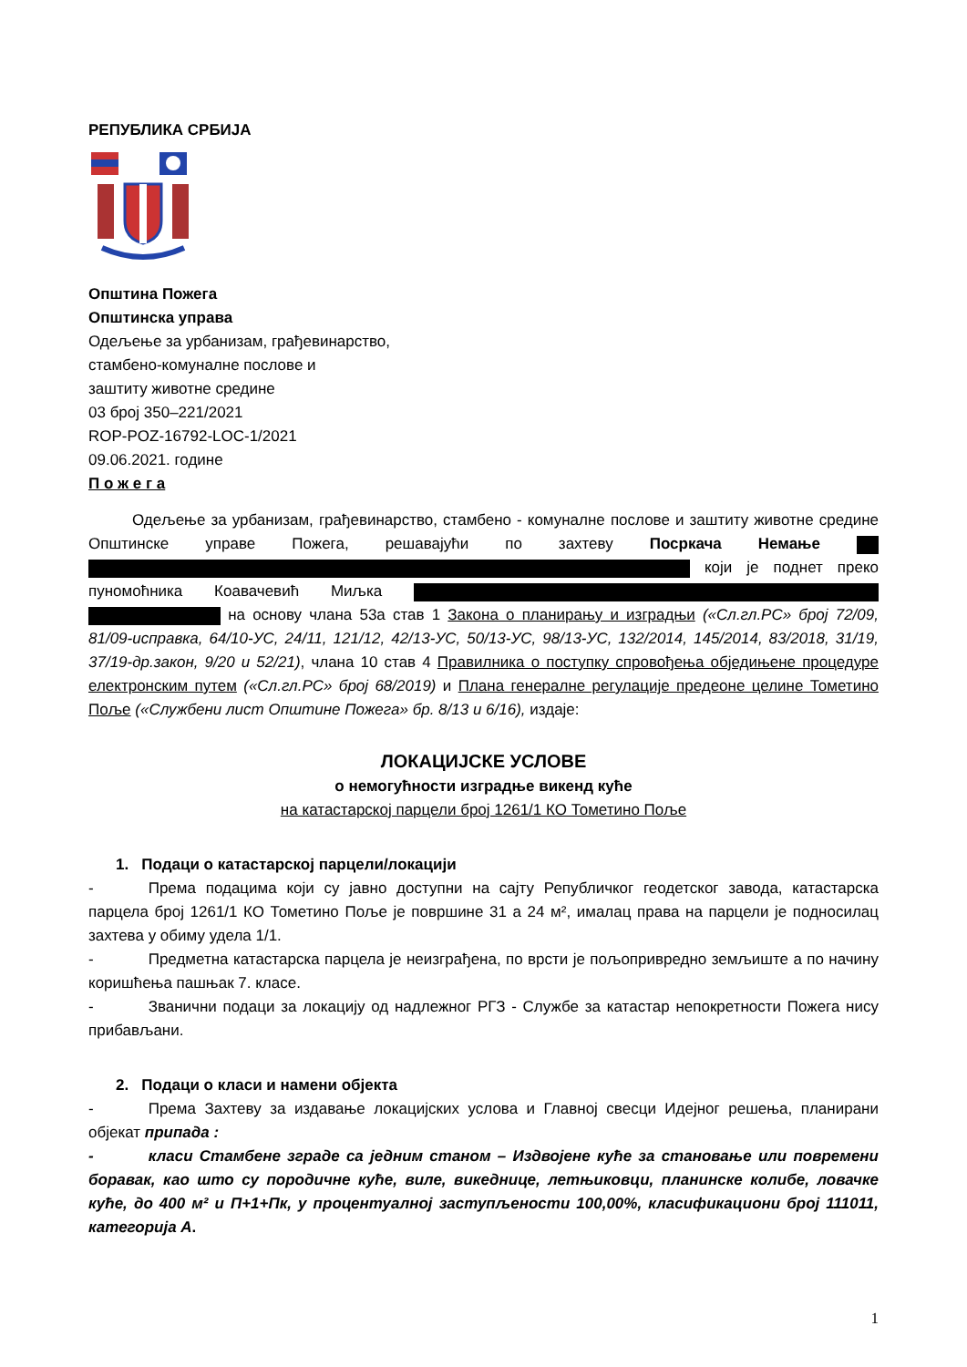РЕПУБЛИКА СРБИЈА
Општина Пожега
Општинска управа
Одељење за урбанизам, грађевинарство,
стамбено-комуналне послове и
заштиту животне средине
03 број 350–221/2021
ROP-POZ-16792-LOC-1/2021
09.06.2021. године
П о ж е г а
Одељење за урбанизам, грађевинарство, стамбено - комуналне послове и заштиту животне средине Општинске управе Пожега, решавајући по захтеву Посркача Немање који је поднет преко пуномоћника Коавачевић Миљка на основу члана 53а став 1 Закона о планирању и изградњи («Сл.гл.РС» број 72/09, 81/09-исправка, 64/10-УС, 24/11, 121/12, 42/13-УС, 50/13-УС, 98/13-УС, 132/2014, 145/2014, 83/2018, 31/19, 37/19-др.закон, 9/20 и 52/21), члана 10 став 4 Правилника о поступку спровођења обједињене процедуре електронским путем («Сл.гл.РС» број 68/2019) и Плана генералне регулације предеоне целине Тометино Поље («Службени лист Општине Пожега» бр. 8/13 и 6/16), издаје:
ЛОКАЦИЈСКЕ УСЛОВЕ
о немогућности изградње викенд куће
на катастарској парцели број 1261/1 КО Тометино Поље
1. Подаци о катастарској парцели/локацији
- Према подацима који су јавно доступни на сајту Републичког геодетског завода, катастарска парцела број 1261/1 КО Тометино Поље је површине 31 а 24 м², ималац права на парцели је подносилац захтева у обиму удела 1/1.
- Предметна катастарска парцела је неизграђена, по врсти је пољопривредно земљиште а по начину коришћења пашњак 7. класе.
- Званични подаци за локацију од надлежног РГЗ - Службе за катастар непокретности Пожега нису прибављани.
2. Подаци о класи и намени објекта
- Према Захтеву за издавање локацијских услова и Главној свесци Идејног решења, планирани објекат припада :
- класи Стамбене зграде са једним станом – Издвојене куће за становање или повремени боравак, као што су породичне куће, виле, викеднице, летњиковци, планинске колибе, ловачке куће, до 400 м² и П+1+Пк, у процентуалној заступљености 100,00%, класификациони број 111011, категорија А.
1